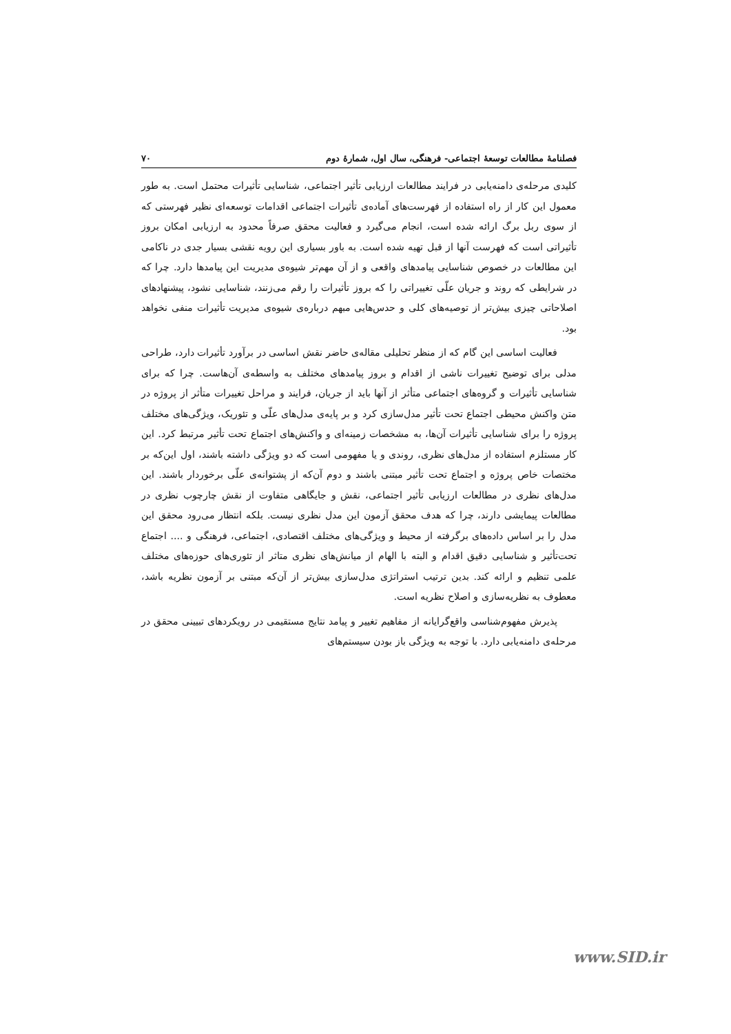فصلنامهٔ مطالعات توسعهٔ اجتماعی- فرهنگی، سال اول، شمارهٔ دوم ۷۰
کلیدی مرحله‌ی دامنه‌یابی در فرایند مطالعات ارزیابی تأثیر اجتماعی، شناسایی تأثیرات محتمل است. به طور معمول این کار از راه استفاده از فهرست‌های آماده‌ی تأثیرات اجتماعی اقدامات توسعه‌ای نظیر فهرستی که از سوی ربل برگ ارائه شده است، انجام می‌گیرد و فعالیت محقق صرفاً محدود به ارزیابی امکان بروز تأثیراتی است که فهرست آنها از قبل تهیه شده است. به باور بسیاری این رویه نقشی بسیار جدی در ناکامی این مطالعات در خصوص شناسایی پیامدهای واقعی و از آن مهم‌تر شیوه‌ی مدیریت این پیامدها دارد. چرا که در شرایطی که روند و جریان علّی تغییراتی را که بروز تأثیرات را رقم می‌زنند، شناسایی نشود، پیشنهادهای اصلاحاتی چیزی بیش‌تر از توصیه‌های کلی و حدس‌هایی مبهم درباره‌ی شیوه‌ی مدیریت تأثیرات منفی نخواهد بود.
فعالیت اساسی این گام که از منظر تحلیلی مقاله‌ی حاضر نقش اساسی در برآورد تأثیرات دارد، طراحی مدلی برای توضیح تغییرات ناشی از اقدام و بروز پیامدهای مختلف به واسطه‌ی آن‌هاست. چرا که برای شناسایی تأثیرات و گروه‌های اجتماعی متأثر از آنها باید از جریان، فرایند و مراحل تغییرات متأثر از پروژه در متن واکنش محیطی اجتماع تحت تأثیر مدل‌سازی کرد و بر پایه‌ی مدل‌های علّی و تئوریک، ویژگی‌های مختلف پروژه را برای شناسایی تأثیرات آن‌ها، به مشخصات زمینه‌ای و واکنش‌های اجتماع تحت تأثیر مرتبط کرد. این کار مستلزم استفاده از مدل‌های نظری، روندی و یا مفهومی است که دو ویژگی داشته باشند، اول این‌که بر مختصات خاص پروژه و اجتماع تحت تأثیر مبتنی باشند و دوم آن‌که از پشتوانه‌ی علّی برخوردار باشند. این مدل‌های نظری در مطالعات ارزیابی تأثیر اجتماعی، نقش و جایگاهی متفاوت از نقش چارچوب نظری در مطالعات پیمایشی دارند، چرا که هدف محقق آزمون این مدل نظری نیست. بلکه انتظار می‌رود محقق این مدل را بر اساس داده‌های برگرفته از محیط و ویژگی‌های مختلف اقتصادی، اجتماعی، فرهنگی و .... اجتماع تحت‌تأثیر و شناسایی دقیق اقدام و البته با الهام از میانش‌های نظری متاثر از تئوری‌های حوزه‌های مختلف علمی تنظیم و ارائه کند. بدین ترتیب استراتژی مدل‌سازی بیش‌تر از آن‌که مبتنی بر آزمون نظریه باشد، معطوف به نظریه‌سازی و اصلاح نظریه است.
پذیرش مفهوم‌شناسی واقع‌گرایانه از مفاهیم تغییر و پیامد نتایج مستقیمی در رویکردهای تبیینی محقق در مرحله‌ی دامنه‌یابی دارد. با توجه به ویژگی باز بودن سیستم‌های
www.SID.ir